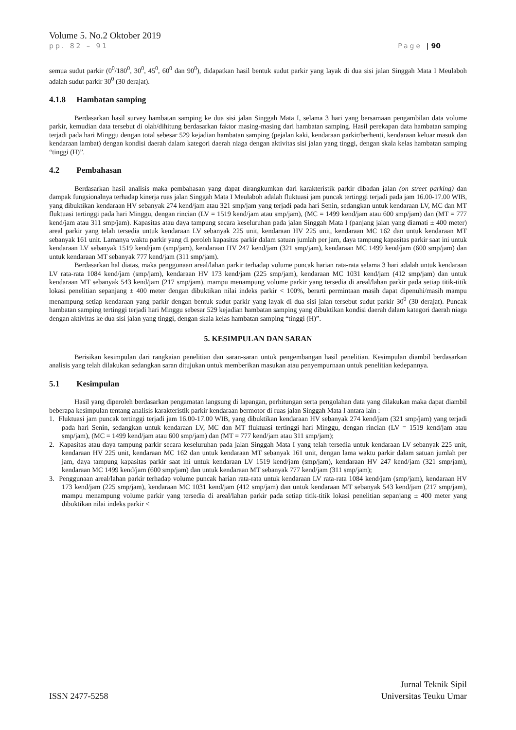Volume 5. No.2 Oktober 2019
pp. 82 – 91 Page | 90
semua sudut parkir (0<sup>0</sup>/180<sup>0</sup>, 30<sup>0</sup>, 45<sup>0</sup>, 60<sup>0</sup> dan 90<sup>0</sup>), didapatkan hasil bentuk sudut parkir yang layak di dua sisi jalan Singgah Mata I Meulaboh adalah sudut parkir 30<sup>0</sup> (30 derajat).
4.1.8 Hambatan samping
Berdasarkan hasil survey hambatan samping ke dua sisi jalan Singgah Mata I, selama 3 hari yang bersamaan pengambilan data volume parkir, kemudian data tersebut di olah/dihitung berdasarkan faktor masing-masing dari hambatan samping. Hasil perekapan data hambatan samping terjadi pada hari Minggu dengan total sebesar 529 kejadian hambatan samping (pejalan kaki, kendaraan parkir/berhenti, kendaraan keluar masuk dan kendaraan lambat) dengan kondisi daerah dalam kategori daerah niaga dengan aktivitas sisi jalan yang tinggi, dengan skala kelas hambatan samping “tinggi (H)”.
4.2 Pembahasan
Berdasarkan hasil analisis maka pembahasan yang dapat dirangkumkan dari karakteristik parkir dibadan jalan (on street parking) dan dampak fungsionalnya terhadap kinerja ruas jalan Singgah Mata I Meulaboh adalah fluktuasi jam puncak tertinggi terjadi pada jam 16.00-17.00 WIB, yang dibuktikan kendaraan HV sebanyak 274 kend/jam atau 321 smp/jam yang terjadi pada hari Senin, sedangkan untuk kendaraan LV, MC dan MT fluktuasi tertinggi pada hari Minggu, dengan rincian (LV = 1519 kend/jam atau smp/jam), (MC = 1499 kend/jam atau 600 smp/jam) dan (MT = 777 kend/jam atau 311 smp/jam). Kapasitas atau daya tampung secara keseluruhan pada jalan Singgah Mata I (panjang jalan yang diamati ± 400 meter) areal parkir yang telah tersedia untuk kendaraan LV sebanyak 225 unit, kendaraan HV 225 unit, kendaraan MC 162 dan untuk kendaraan MT sebanyak 161 unit. Lamanya waktu parkir yang di peroleh kapasitas parkir dalam satuan jumlah per jam, daya tampung kapasitas parkir saat ini untuk kendaraan LV sebanyak 1519 kend/jam (smp/jam), kendaraan HV 247 kend/jam (321 smp/jam), kendaraan MC 1499 kend/jam (600 smp/jam) dan untuk kendaraan MT sebanyak 777 kend/jam (311 smp/jam).
Berdasarkan hal diatas, maka penggunaan areal/lahan parkir terhadap volume puncak harian rata-rata selama 3 hari adalah untuk kendaraan LV rata-rata 1084 kend/jam (smp/jam), kendaraan HV 173 kend/jam (225 smp/jam), kendaraan MC 1031 kend/jam (412 smp/jam) dan untuk kendaraan MT sebanyak 543 kend/jam (217 smp/jam), mampu menampung volume parkir yang tersedia di areal/lahan parkir pada setiap titik-titik lokasi penelitian sepanjang ± 400 meter dengan dibuktikan nilai indeks parkir < 100%, berarti permintaan masih dapat dipenuhi/masih mampu menampung setiap kendaraan yang parkir dengan bentuk sudut parkir yang layak di dua sisi jalan tersebut sudut parkir 30<sup>0</sup> (30 derajat). Puncak hambatan samping tertinggi terjadi hari Minggu sebesar 529 kejadian hambatan samping yang dibuktikan kondisi daerah dalam kategori daerah niaga dengan aktivitas ke dua sisi jalan yang tinggi, dengan skala kelas hambatan samping “tinggi (H)”.
5. KESIMPULAN DAN SARAN
Berisikan kesimpulan dari rangkaian penelitian dan saran-saran untuk pengembangan hasil penelitian. Kesimpulan diambil berdasarkan analisis yang telah dilakukan sedangkan saran ditujukan untuk memberikan masukan atau penyempurnaan untuk penelitian kedepannya.
5.1 Kesimpulan
Hasil yang diperoleh berdasarkan pengamatan langsung di lapangan, perhitungan serta pengolahan data yang dilakukan maka dapat diambil beberapa kesimpulan tentang analisis karakteristik parkir kendaraan bermotor di ruas jalan Singgah Mata I antara lain :
1. Fluktuasi jam puncak tertinggi terjadi jam 16.00-17.00 WIB, yang dibuktikan kendaraan HV sebanyak 274 kend/jam (321 smp/jam) yang terjadi pada hari Senin, sedangkan untuk kendaraan LV, MC dan MT fluktuasi tertinggi hari Minggu, dengan rincian (LV = 1519 kend/jam atau smp/jam), (MC = 1499 kend/jam atau 600 smp/jam) dan (MT = 777 kend/jam atau 311 smp/jam);
2. Kapasitas atau daya tampung parkir secara keseluruhan pada jalan Singgah Mata I yang telah tersedia untuk kendaraan LV sebanyak 225 unit, kendaraan HV 225 unit, kendaraan MC 162 dan untuk kendaraan MT sebanyak 161 unit, dengan lama waktu parkir dalam satuan jumlah per jam, daya tampung kapasitas parkir saat ini untuk kendaraan LV 1519 kend/jam (smp/jam), kendaraan HV 247 kend/jam (321 smp/jam), kendaraan MC 1499 kend/jam (600 smp/jam) dan untuk kendaraan MT sebanyak 777 kend/jam (311 smp/jam);
3. Penggunaan areal/lahan parkir terhadap volume puncak harian rata-rata untuk kendaraan LV rata-rata 1084 kend/jam (smp/jam), kendaraan HV 173 kend/jam (225 smp/jam), kendaraan MC 1031 kend/jam (412 smp/jam) dan untuk kendaraan MT sebanyak 543 kend/jam (217 smp/jam), mampu menampung volume parkir yang tersedia di areal/lahan parkir pada setiap titik-titik lokasi penelitian sepanjang ± 400 meter yang dibuktikan nilai indeks parkir <
ISSN 2477-5258 Jurnal Teknik Sipil
Universitas Teuku Umar